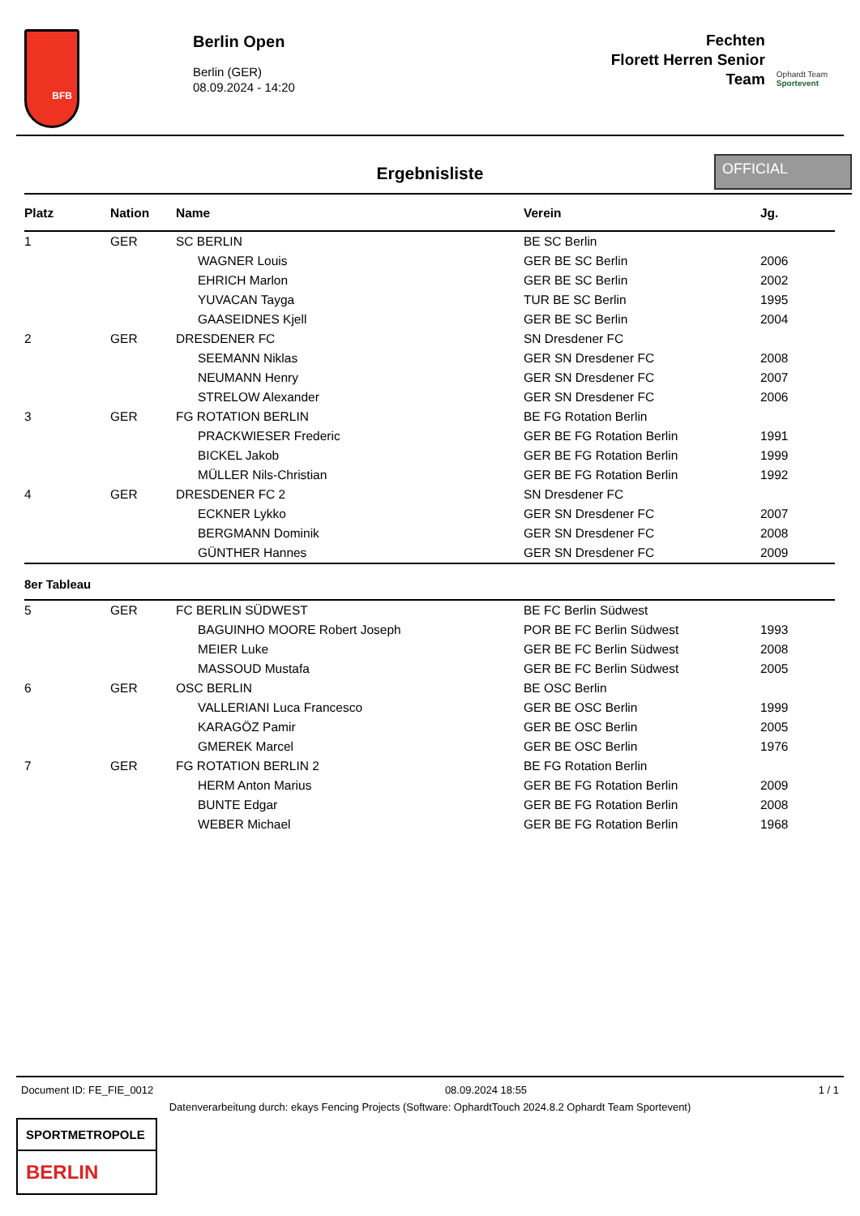BFB
Berlin Open
Berlin (GER)
08.09.2024 - 14:20
Fechten
Florett Herren Senior
Team
Ophardt Team
Sportevent
Ergebnisliste
OFFICIAL
| Platz | Nation | Name | Verein | Jg. |
| --- | --- | --- | --- | --- |
| 1 | GER | SC BERLIN | BE SC Berlin | |
| | | WAGNER Louis | GER BE SC Berlin | 2006 |
| | | EHRICH Marlon | GER BE SC Berlin | 2002 |
| | | YUVACAN Tayga | TUR BE SC Berlin | 1995 |
| | | GAASEIDNES Kjell | GER BE SC Berlin | 2004 |
| 2 | GER | DRESDENER FC | SN Dresdener FC | |
| | | SEEMANN Niklas | GER SN Dresdener FC | 2008 |
| | | NEUMANN Henry | GER SN Dresdener FC | 2007 |
| | | STRELOW Alexander | GER SN Dresdener FC | 2006 |
| 3 | GER | FG ROTATION BERLIN | BE FG Rotation Berlin | |
| | | PRACKWIESER Frederic | GER BE FG Rotation Berlin | 1991 |
| | | BICKEL Jakob | GER BE FG Rotation Berlin | 1999 |
| | | MÜLLER Nils-Christian | GER BE FG Rotation Berlin | 1992 |
| 4 | GER | DRESDENER FC 2 | SN Dresdener FC | |
| | | ECKNER Lykko | GER SN Dresdener FC | 2007 |
| | | BERGMANN Dominik | GER SN Dresdener FC | 2008 |
| | | GÜNTHER Hannes | GER SN Dresdener FC | 2009 |
8er Tableau
| 5 | GER | FC BERLIN SÜDWEST | BE FC Berlin Südwest | |
| | | BAGUINHO MOORE Robert Joseph | POR BE FC Berlin Südwest | 1993 |
| | | MEIER Luke | GER BE FC Berlin Südwest | 2008 |
| | | MASSOUD Mustafa | GER BE FC Berlin Südwest | 2005 |
| 6 | GER | OSC BERLIN | BE OSC Berlin | |
| | | VALLERIANI Luca Francesco | GER BE OSC Berlin | 1999 |
| | | KARAGÖZ Pamir | GER BE OSC Berlin | 2005 |
| | | GMEREK Marcel | GER BE OSC Berlin | 1976 |
| 7 | GER | FG ROTATION BERLIN 2 | BE FG Rotation Berlin | |
| | | HERM Anton Marius | GER BE FG Rotation Berlin | 2009 |
| | | BUNTE Edgar | GER BE FG Rotation Berlin | 2008 |
| | | WEBER Michael | GER BE FG Rotation Berlin | 1968 |
Document ID: FE_FIE_0012 08.09.2024 18:55 1 / 1
Datenverarbeitung durch: ekays Fencing Projects (Software: OphardtTouch 2024.8.2 Ophardt Team Sportevent)
SPORTMETROPOLE
BERLIN